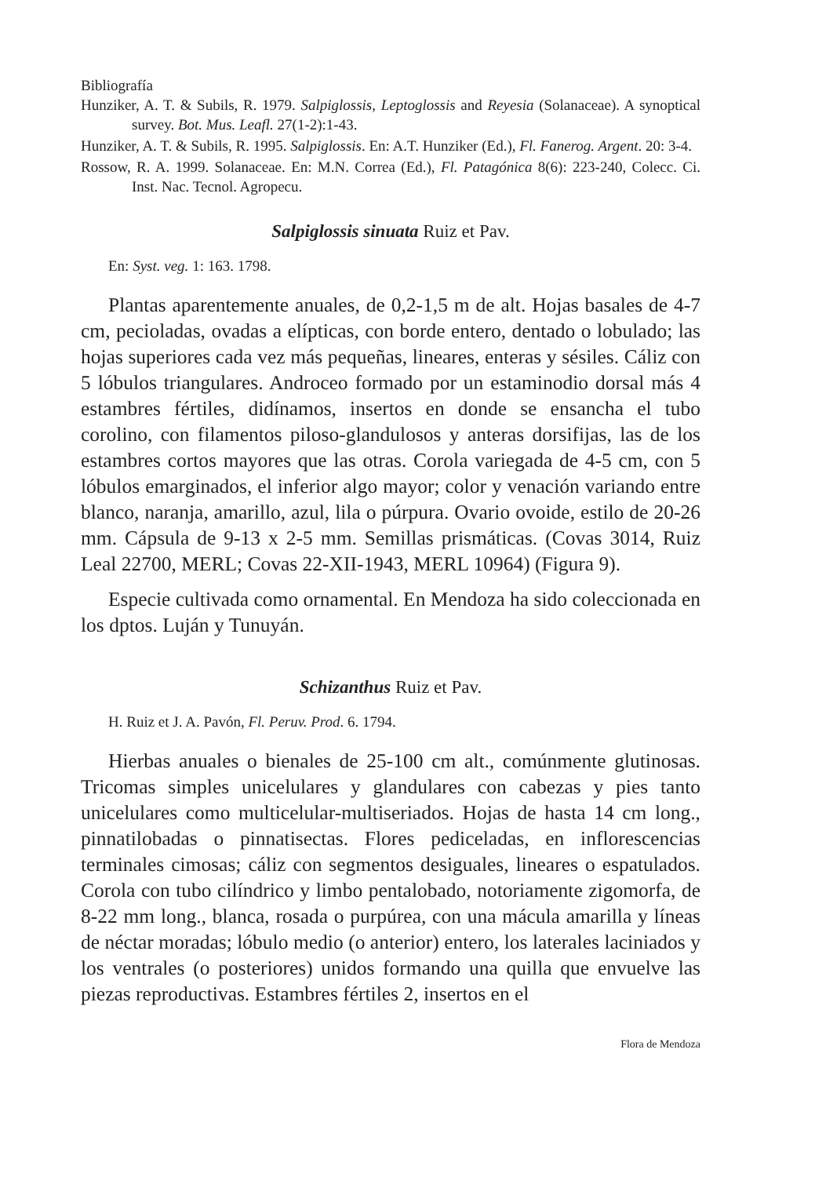Bibliografía
Hunziker, A. T. & Subils, R. 1979. Salpiglossis, Leptoglossis and Reyesia (Solanaceae). A synoptical survey. Bot. Mus. Leafl. 27(1-2):1-43.
Hunziker, A. T. & Subils, R. 1995. Salpiglossis. En: A.T. Hunziker (Ed.), Fl. Fanerog. Argent. 20: 3-4.
Rossow, R. A. 1999. Solanaceae. En: M.N. Correa (Ed.), Fl. Patagónica 8(6): 223-240, Colecc. Ci. Inst. Nac. Tecnol. Agropecu.
Salpiglossis sinuata Ruiz et Pav.
En: Syst. veg. 1: 163. 1798.
Plantas aparentemente anuales, de 0,2-1,5 m de alt. Hojas basales de 4-7 cm, pecioladas, ovadas a elípticas, con borde entero, dentado o lobulado; las hojas superiores cada vez más pequeñas, lineares, enteras y sésiles. Cáliz con 5 lóbulos triangulares. Androceo formado por un estaminodio dorsal más 4 estambres fértiles, didínamos, insertos en donde se ensancha el tubo corolino, con filamentos piloso-glandulosos y anteras dorsifijas, las de los estambres cortos mayores que las otras. Corola variegada de 4-5 cm, con 5 lóbulos emarginados, el inferior algo mayor; color y venación variando entre blanco, naranja, amarillo, azul, lila o púrpura. Ovario ovoide, estilo de 20-26 mm. Cápsula de 9-13 x 2-5 mm. Semillas prismáticas. (Covas 3014, Ruiz Leal 22700, MERL; Covas 22-XII-1943, MERL 10964) (Figura 9).
Especie cultivada como ornamental. En Mendoza ha sido coleccionada en los dptos. Luján y Tunuyán.
Schizanthus Ruiz et Pav.
H. Ruiz et J. A. Pavón, Fl. Peruv. Prod. 6. 1794.
Hierbas anuales o bienales de 25-100 cm alt., comúnmente glutinosas. Tricomas simples unicelulares y glandulares con cabezas y pies tanto unicelulares como multicelular-multiseriados. Hojas de hasta 14 cm long., pinnatilobadas o pinnatisectas. Flores pediceladas, en inflorescencias terminales cimosas; cáliz con segmentos desiguales, lineares o espatulados. Corola con tubo cilíndrico y limbo pentalobado, notoriamente zigomorfa, de 8-22 mm long., blanca, rosada o purpúrea, con una mácula amarilla y líneas de néctar moradas; lóbulo medio (o anterior) entero, los laterales laciniados y los ventrales (o posteriores) unidos formando una quilla que envuelve las piezas reproductivas. Estambres fértiles 2, insertos en el
Flora de Mendoza